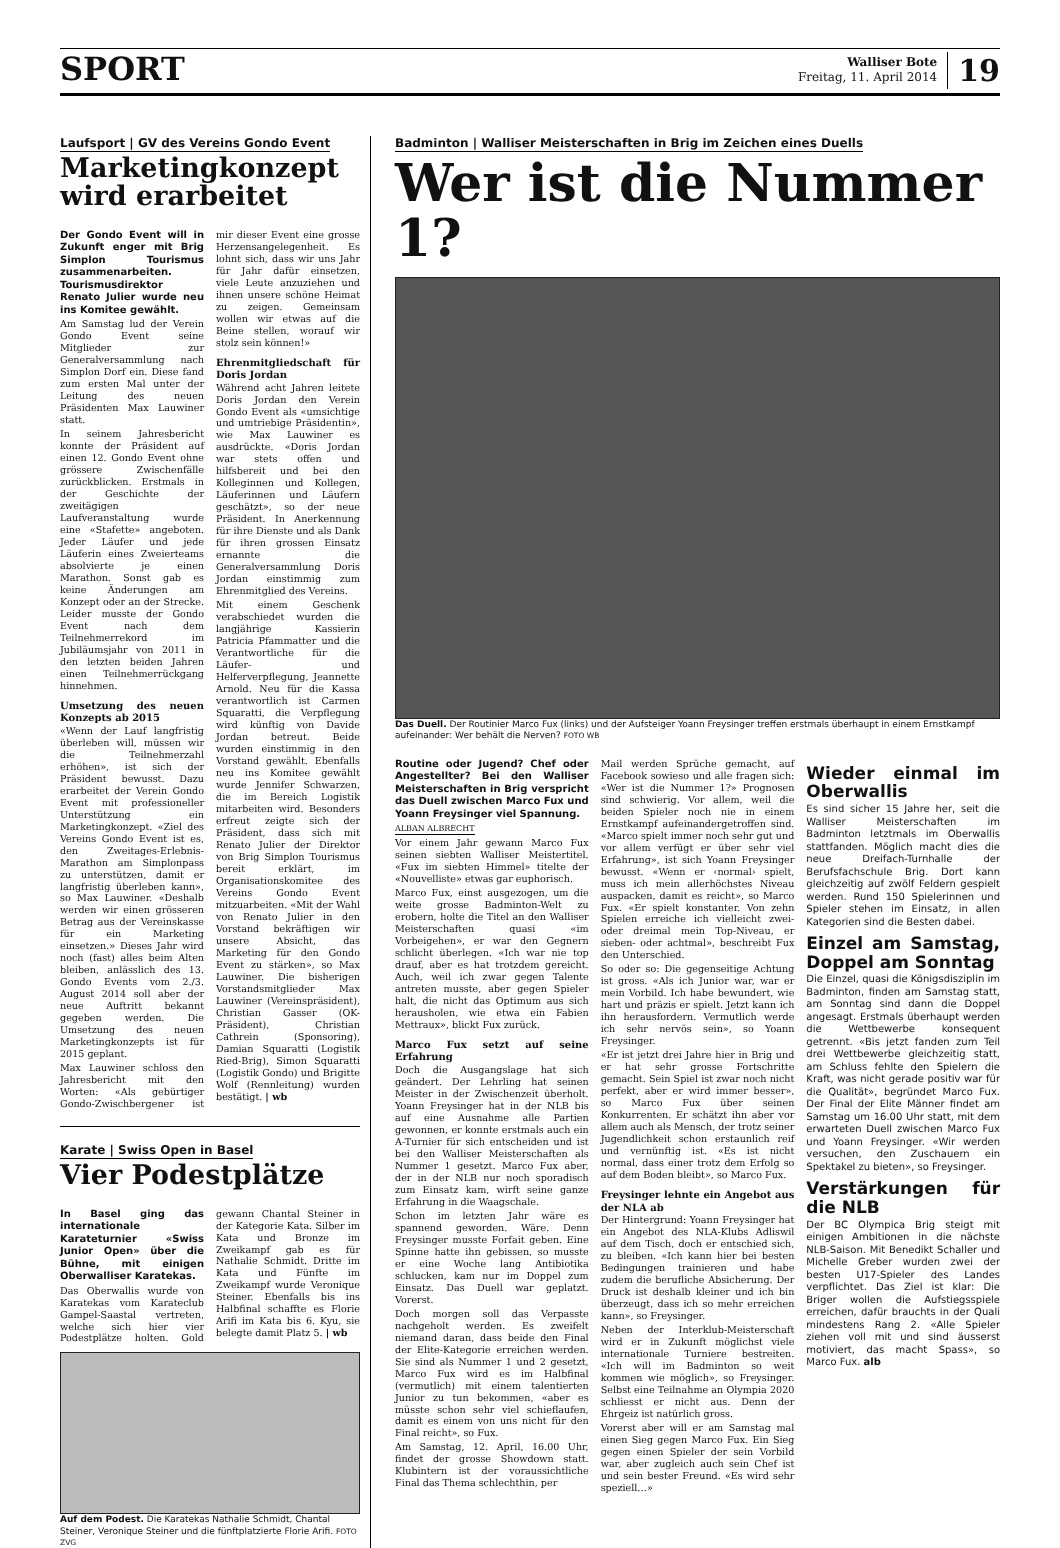SPORT
Walliser Bote
Freitag, 11. April 2014
19
Laufsport | GV des Vereins Gondo Event
Marketingkonzept wird erarbeitet
Der Gondo Event will in Zukunft enger mit Brig Simplon Tourismus zusammenarbeiten. Tourismusdirektor Renato Julier wurde neu ins Komitee gewählt.
Am Samstag lud der Verein Gondo Event seine Mitglieder zur Generalversammlung nach Simplon Dorf ein. Diese fand zum ersten Mal unter der Leitung des neuen Präsidenten Max Lauwiner statt.
In seinem Jahresbericht konnte der Präsident auf einen 12. Gondo Event ohne grössere Zwischenfälle zurückblicken. Erstmals in der Geschichte der zweitägigen Laufveranstaltung wurde eine «Stafette» angeboten. Jeder Läufer und jede Läuferin eines Zweierteams absolvierte je einen Marathon. Sonst gab es keine Änderungen am Konzept oder an der Strecke. Leider musste der Gondo Event nach dem Teilnehmerrekord im Jubiläumsjahr von 2011 in den letzten beiden Jahren einen Teilnehmerrückgang hinnehmen.
Umsetzung des neuen Konzepts ab 2015
«Wenn der Lauf langfristig überleben will, müssen wir die Teilnehmerzahl erhöhen», ist sich der Präsident bewusst. Dazu erarbeitet der Verein Gondo Event mit professioneller Unterstützung ein Marketingkonzept. «Ziel des Vereins Gondo Event ist es, den Zweitages-Erlebnis-Marathon am Simplonpass zu unterstützen, damit er langfristig überleben kann», so Max Lauwiner. «Deshalb werden wir einen grösseren Betrag aus der Vereinskasse für ein Marketing einsetzen.» Dieses Jahr wird noch (fast) alles beim Alten bleiben, anlässlich des 13. Gondo Events vom 2./3. August 2014 soll aber der neue Auftritt bekannt gegeben werden. Die Umsetzung des neuen Marketingkonzepts ist für 2015 geplant.
Max Lauwiner schloss den Jahresbericht mit den Worten: «Als gebürtiger Gondo-Zwischbergener ist mir dieser Event eine grosse Herzensangelegenheit. Es lohnt sich, dass wir uns Jahr für Jahr dafür einsetzen, viele Leute anzuziehen und ihnen unsere schöne Heimat zu zeigen. Gemeinsam wollen wir etwas auf die Beine stellen, worauf wir stolz sein können!»
Ehrenmitgliedschaft für Doris Jordan
Während acht Jahren leitete Doris Jordan den Verein Gondo Event als «umsichtige und umtriebige Präsidentin», wie Max Lauwiner es ausdrückte. «Doris Jordan war stets offen und hilfsbereit und bei den Kolleginnen und Kollegen, Läuferinnen und Läufern geschätzt», so der neue Präsident. In Anerkennung für ihre Dienste und als Dank für ihren grossen Einsatz ernannte die Generalversammlung Doris Jordan einstimmig zum Ehrenmitglied des Vereins.
Mit einem Geschenk verabschiedet wurden die langjährige Kassierin Patricia Pfammatter und die Verantwortliche für die Läufer- und Helferverpflegung, Jeannette Arnold. Neu für die Kassa verantwortlich ist Carmen Squaratti, die Verpflegung wird künftig von Davide Jordan betreut. Beide wurden einstimmig in den Vorstand gewählt. Ebenfalls neu ins Komitee gewählt wurde Jennifer Schwarzen, die im Bereich Logistik mitarbeiten wird. Besonders erfreut zeigte sich der Präsident, dass sich mit Renato Julier der Direktor von Brig Simplon Tourismus bereit erklärt, im Organisationskomitee des Vereins Gondo Event mitzuarbeiten. «Mit der Wahl von Renato Julier in den Vorstand bekräftigen wir unsere Absicht, das Marketing für den Gondo Event zu stärken», so Max Lauwiner. Die bisherigen Vorstandsmitglieder Max Lauwiner (Vereinspräsident), Christian Gasser (OK-Präsident), Christian Cathrein (Sponsoring), Damian Squaratti (Logistik Ried-Brig), Simon Squaratti (Logistik Gondo) und Brigitte Wolf (Rennleitung) wurden bestätigt. | wb
Karate | Swiss Open in Basel
Vier Podestplätze
In Basel ging das internationale Karateturnier «Swiss Junior Open» über die Bühne, mit einigen Oberwalliser Karatekas.
Das Oberwallis wurde von Karatekas vom Karateclub Gampel-Saastal vertreten, welche sich hier vier Podestplätze holten. Gold gewann Chantal Steiner in der Kategorie Kata. Silber im Kata und Bronze im Zweikampf gab es für Nathalie Schmidt. Dritte im Kata und Fünfte im Zweikampf wurde Veronique Steiner. Ebenfalls bis ins Halbfinal schaffte es Florie Arifi im Kata bis 6. Kyu, sie belegte damit Platz 5. | wb
Auf dem Podest. Die Karatekas Nathalie Schmidt, Chantal Steiner, Veronique Steiner und die fünftplatzierte Florie Arifi. FOTO ZVG
Badminton | Walliser Meisterschaften in Brig im Zeichen eines Duells
Wer ist die Nummer 1?
Das Duell. Der Routinier Marco Fux (links) und der Aufsteiger Yoann Freysinger treffen erstmals überhaupt in einem Ernstkampf aufeinander: Wer behält die Nerven? FOTO WB
Routine oder Jugend? Chef oder Angestellter? Bei den Walliser Meisterschaften in Brig verspricht das Duell zwischen Marco Fux und Yoann Freysinger viel Spannung.
ALBAN ALBRECHT
Vor einem Jahr gewann Marco Fux seinen siebten Walliser Meistertitel. «Fux im siebten Himmel» titelte der «Nouvelliste» etwas gar euphorisch.
Marco Fux, einst ausgezogen, um die weite grosse Badminton-Welt zu erobern, holte die Titel an den Walliser Meisterschaften quasi «im Vorbeigehen», er war den Gegnern schlicht überlegen. «Ich war nie top drauf, aber es hat trotzdem gereicht. Auch, weil ich zwar gegen Talente antreten musste, aber gegen Spieler halt, die nicht das Optimum aus sich herausholen, wie etwa ein Fabien Mettraux», blickt Fux zurück.
Marco Fux setzt auf seine Erfahrung
Doch die Ausgangslage hat sich geändert. Der Lehrling hat seinen Meister in der Zwischenzeit überholt. Yoann Freysinger hat in der NLB bis auf eine Ausnahme alle Partien gewonnen, er konnte erstmals auch ein A-Turnier für sich entscheiden und ist bei den Walliser Meisterschaften als Nummer 1 gesetzt. Marco Fux aber, der in der NLB nur noch sporadisch zum Einsatz kam, wirft seine ganze Erfahrung in die Waagschale.
Schon im letzten Jahr wäre es spannend geworden. Wäre. Denn Freysinger musste Forfait geben. Eine Spinne hatte ihn gebissen, so musste er eine Woche lang Antibiotika schlucken, kam nur im Doppel zum Einsatz. Das Duell war geplatzt. Vorerst.
Doch morgen soll das Verpasste nachgeholt werden. Es zweifelt niemand daran, dass beide den Final der Elite-Kategorie erreichen werden. Sie sind als Nummer 1 und 2 gesetzt, Marco Fux wird es im Halbfinal (vermutlich) mit einem talentierten Junior zu tun bekommen, «aber es müsste schon sehr viel schieflaufen, damit es einem von uns nicht für den Final reicht», so Fux.
Am Samstag, 12. April, 16.00 Uhr, findet der grosse Showdown statt. Klubintern ist der voraussichtliche Final das Thema schlechthin, per
Mail werden Sprüche gemacht, auf Facebook sowieso und alle fragen sich: «Wer ist die Nummer 1?» Prognosen sind schwierig. Vor allem, weil die beiden Spieler noch nie in einem Ernstkampf aufeinandergetroffen sind. «Marco spielt immer noch sehr gut und vor allem verfügt er über sehr viel Erfahrung», ist sich Yoann Freysinger bewusst. «Wenn er ‹normal› spielt, muss ich mein allerhöchstes Niveau auspacken, damit es reicht», so Marco Fux. «Er spielt konstanter. Von zehn Spielen erreiche ich vielleicht zwei- oder dreimal mein Top-Niveau, er sieben- oder achtmal», beschreibt Fux den Unterschied.
So oder so: Die gegenseitige Achtung ist gross. «Als ich Junior war, war er mein Vorbild. Ich habe bewundert, wie hart und präzis er spielt. Jetzt kann ich ihn herausfordern. Vermutlich werde ich sehr nervös sein», so Yoann Freysinger.
«Er ist jetzt drei Jahre hier in Brig und er hat sehr grosse Fortschritte gemacht. Sein Spiel ist zwar noch nicht perfekt, aber er wird immer besser», so Marco Fux über seinen Konkurrenten. Er schätzt ihn aber vor allem auch als Mensch, der trotz seiner Jugendlichkeit schon erstaunlich reif und vernünftig ist. «Es ist nicht normal, dass einer trotz dem Erfolg so auf dem Boden bleibt», so Marco Fux.
Freysinger lehnte ein Angebot aus der NLA ab
Der Hintergrund: Yoann Freysinger hat ein Angebot des NLA-Klubs Adliswil auf dem Tisch, doch er entschied sich, zu bleiben. «Ich kann hier bei besten Bedingungen trainieren und habe zudem die berufliche Absicherung. Der Druck ist deshalb kleiner und ich bin überzeugt, dass ich so mehr erreichen kann», so Freysinger.
Neben der Interklub-Meisterschaft wird er in Zukunft möglichst viele internationale Turniere bestreiten. «Ich will im Badminton so weit kommen wie möglich», so Freysinger. Selbst eine Teilnahme an Olympia 2020 schliesst er nicht aus. Denn der Ehrgeiz ist natürlich gross.
Vorerst aber will er am Samstag mal einen Sieg gegen Marco Fux. Ein Sieg gegen einen Spieler der sein Vorbild war, aber zugleich auch sein Chef ist und sein bester Freund. «Es wird sehr speziell…»
Wieder einmal im Oberwallis
Es sind sicher 15 Jahre her, seit die Walliser Meisterschaften im Badminton letztmals im Oberwallis stattfanden. Möglich macht dies die neue Dreifach-Turnhalle der Berufsfachschule Brig. Dort kann gleichzeitig auf zwölf Feldern gespielt werden. Rund 150 Spielerinnen und Spieler stehen im Einsatz, in allen Kategorien sind die Besten dabei.
Einzel am Samstag, Doppel am Sonntag
Die Einzel, quasi die Königsdisziplin im Badminton, finden am Samstag statt, am Sonntag sind dann die Doppel angesagt. Erstmals überhaupt werden die Wettbewerbe konsequent getrennt. «Bis jetzt fanden zum Teil drei Wettbewerbe gleichzeitig statt, am Schluss fehlte den Spielern die Kraft, was nicht gerade positiv war für die Qualität», begründet Marco Fux. Der Final der Elite Männer findet am Samstag um 16.00 Uhr statt, mit dem erwarteten Duell zwischen Marco Fux und Yoann Freysinger. «Wir werden versuchen, den Zuschauern ein Spektakel zu bieten», so Freysinger.
Verstärkungen für die NLB
Der BC Olympica Brig steigt mit einigen Ambitionen in die nächste NLB-Saison. Mit Benedikt Schaller und Michelle Greber wurden zwei der besten U17-Spieler des Landes verpflichtet. Das Ziel ist klar: Die Briger wollen die Aufstiegsspiele erreichen, dafür brauchts in der Quali mindestens Rang 2. «Alle Spieler ziehen voll mit und sind äusserst motiviert, das macht Spass», so Marco Fux. alb